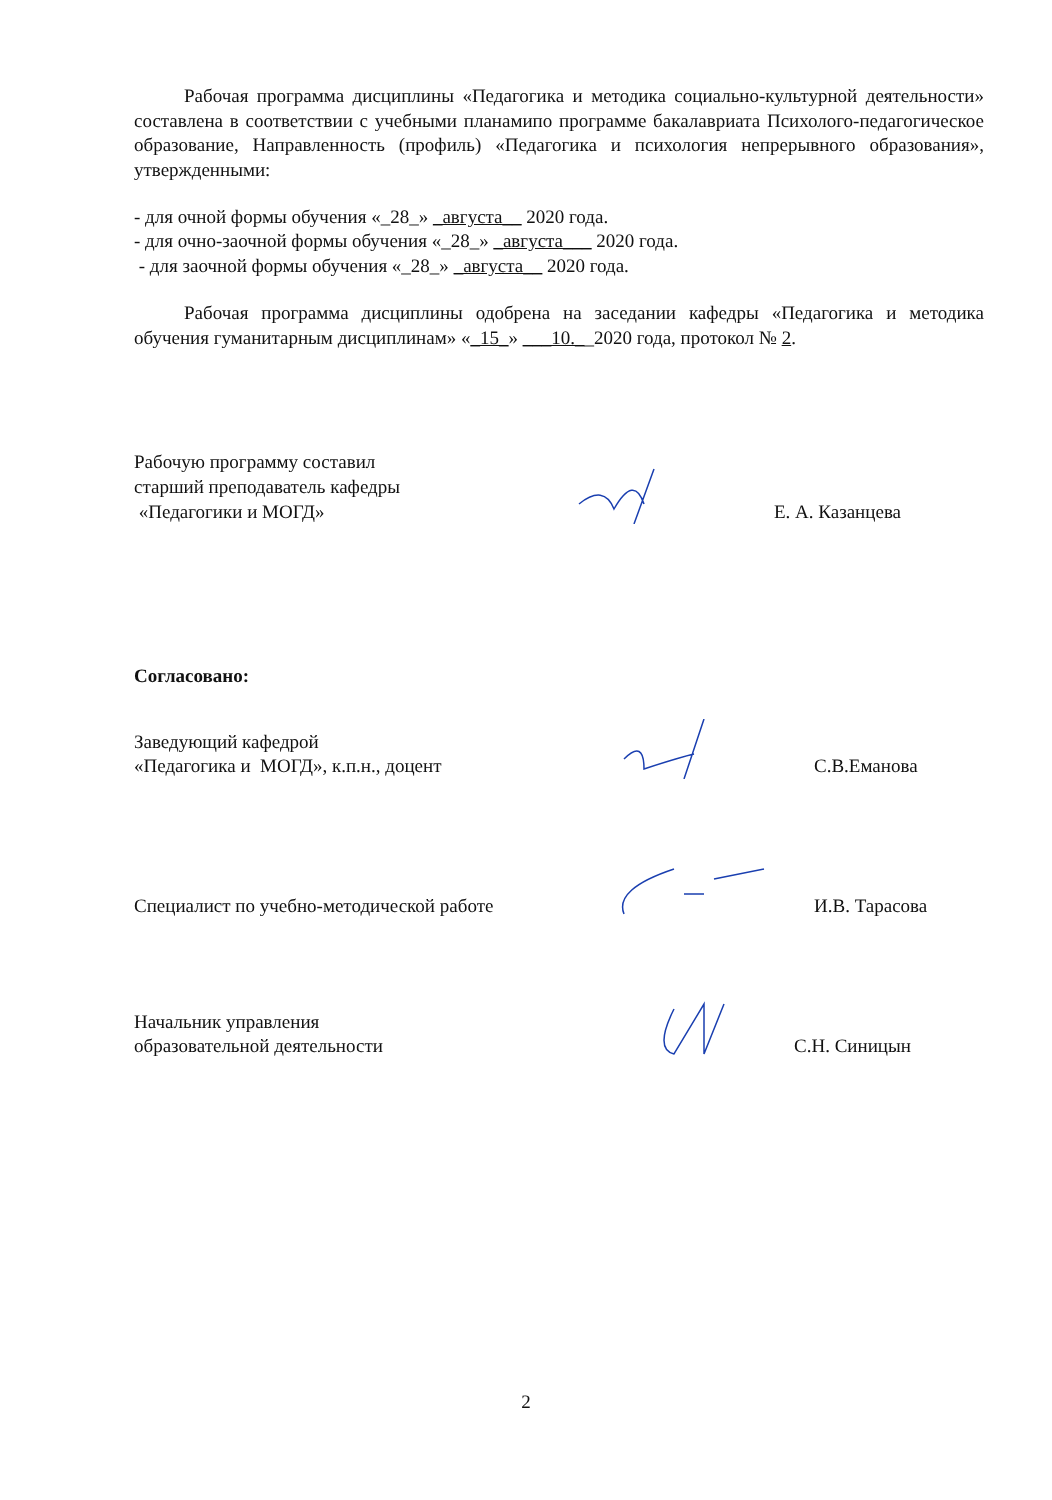Рабочая программа дисциплины «Педагогика и методика социально-культурной деятельности» составлена в соответствии с учебными планамипо программе бакалавриата Психолого-педагогическое образование, Направленность (профиль) «Педагогика и психология непрерывного образования», утвержденными:
- для очной формы обучения «_28_» _августа__ 2020 года.
- для очно-заочной формы обучения «_28_» _августа___ 2020 года.
- для заочной формы обучения «_28_» _августа__ 2020 года.
Рабочая программа дисциплины одобрена на заседании кафедры «Педагогика и методика обучения гуманитарным дисциплинам» «_15_» ___10.__2020 года, протокол № 2.
Рабочую программу составил
старший преподаватель кафедры
«Педагогики и МОГД»
Е. А. Казанцева
Согласовано:
Заведующий кафедрой
«Педагогика и МОГД», к.п.н., доцент
С.В.Еманова
Специалист по учебно-методической работе
И.В. Тарасова
Начальник управления
образовательной деятельности
С.Н. Синицын
2